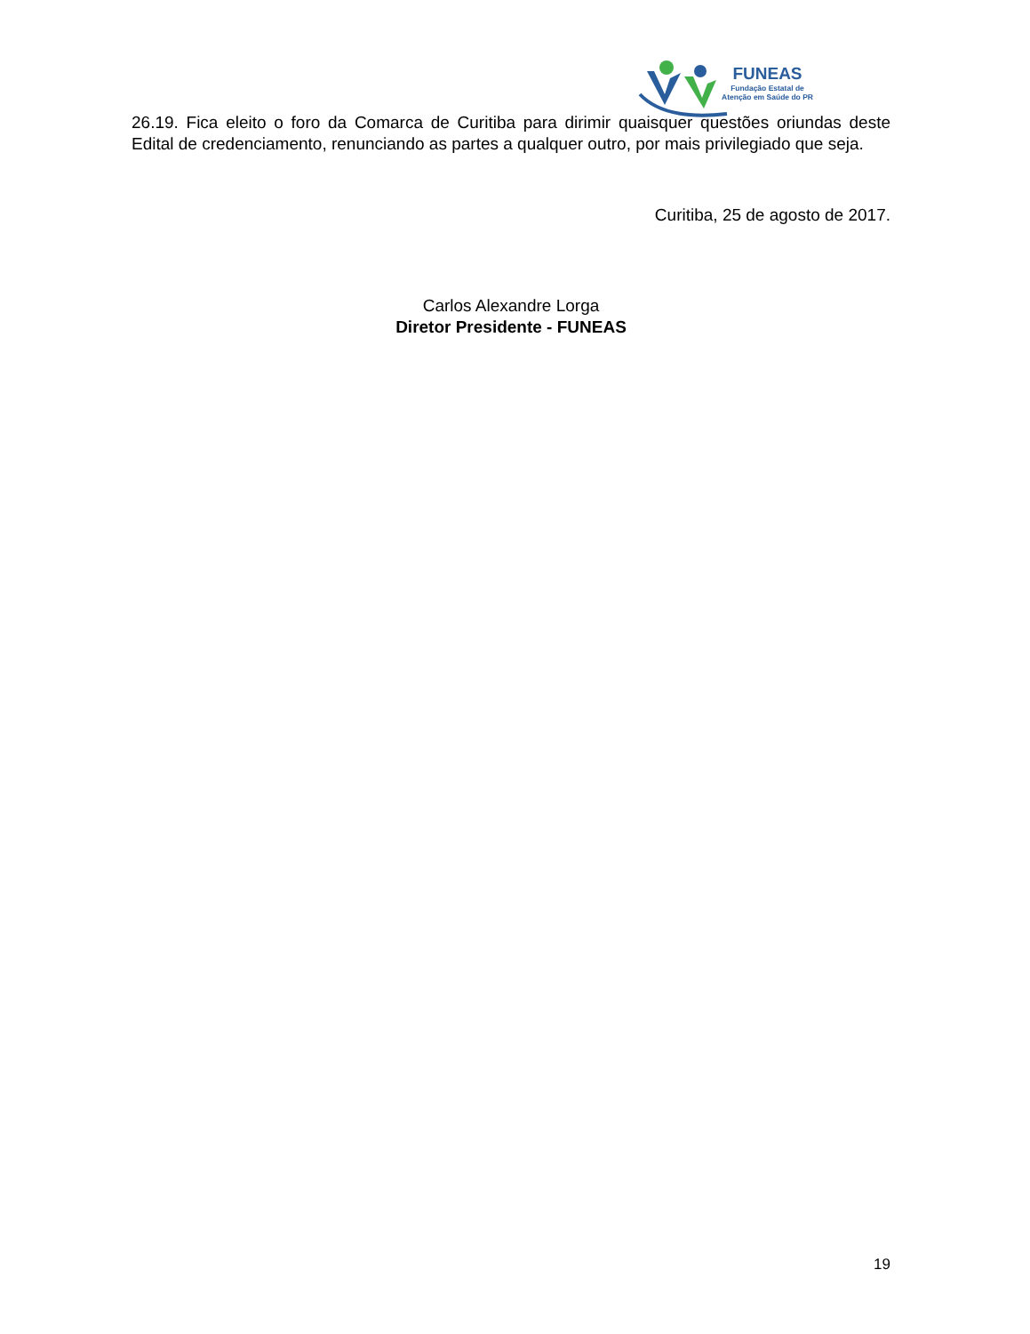FUNEAS
Fundação Estatal de
Atenção em Saúde do PR
26.19. Fica eleito o foro da Comarca de Curitiba para dirimir quaisquer questões oriundas deste Edital de credenciamento, renunciando as partes a qualquer outro, por mais privilegiado que seja.
Curitiba, 25 de agosto de 2017.
Carlos Alexandre Lorga
Diretor Presidente - FUNEAS
19